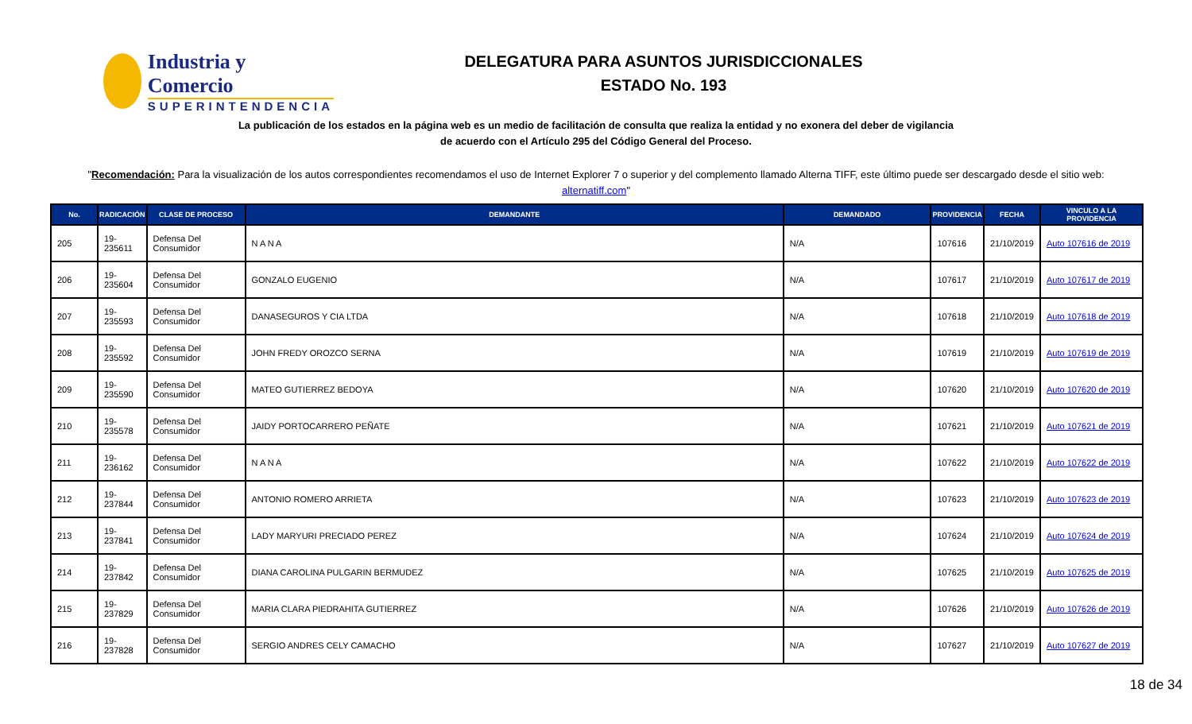Industria y Comercio
SUPERINTENDENCIA
DELEGATURA PARA ASUNTOS JURISDICCIONALES
ESTADO No. 193
La publicación de los estados en la página web es un medio de facilitación de consulta que realiza la entidad y no exonera del deber de vigilancia
de acuerdo con el Artículo 295 del Código General del Proceso.
"Recomendación: Para la visualización de los autos correspondientes recomendamos el uso de Internet Explorer 7 o superior y del complemento llamado Alterna TIFF, este último puede ser descargado desde el sitio web: alternatiff.com"
| No. | RADICACIÓN | CLASE DE PROCESO | DEMANDANTE | DEMANDADO | PROVIDENCIA | FECHA | VINCULO A LA PROVIDENCIA |
| --- | --- | --- | --- | --- | --- | --- | --- |
| 205 | 19-235611 | Defensa Del Consumidor | N A N A | N/A | 107616 | 21/10/2019 | Auto 107616 de 2019 |
| 206 | 19-235604 | Defensa Del Consumidor | GONZALO EUGENIO | N/A | 107617 | 21/10/2019 | Auto 107617 de 2019 |
| 207 | 19-235593 | Defensa Del Consumidor | DANASEGUROS Y CIA LTDA | N/A | 107618 | 21/10/2019 | Auto 107618 de 2019 |
| 208 | 19-235592 | Defensa Del Consumidor | JOHN FREDY OROZCO SERNA | N/A | 107619 | 21/10/2019 | Auto 107619 de 2019 |
| 209 | 19-235590 | Defensa Del Consumidor | MATEO GUTIERREZ BEDOYA | N/A | 107620 | 21/10/2019 | Auto 107620 de 2019 |
| 210 | 19-235578 | Defensa Del Consumidor | JAIDY PORTOCARRERO PEÑATE | N/A | 107621 | 21/10/2019 | Auto 107621 de 2019 |
| 211 | 19-236162 | Defensa Del Consumidor | N A N A | N/A | 107622 | 21/10/2019 | Auto 107622 de 2019 |
| 212 | 19-237844 | Defensa Del Consumidor | ANTONIO ROMERO ARRIETA | N/A | 107623 | 21/10/2019 | Auto 107623 de 2019 |
| 213 | 19-237841 | Defensa Del Consumidor | LADY MARYURI PRECIADO PEREZ | N/A | 107624 | 21/10/2019 | Auto 107624 de 2019 |
| 214 | 19-237842 | Defensa Del Consumidor | DIANA CAROLINA PULGARIN BERMUDEZ | N/A | 107625 | 21/10/2019 | Auto 107625 de 2019 |
| 215 | 19-237829 | Defensa Del Consumidor | MARIA CLARA PIEDRAHITA GUTIERREZ | N/A | 107626 | 21/10/2019 | Auto 107626 de 2019 |
| 216 | 19-237828 | Defensa Del Consumidor | SERGIO ANDRES CELY CAMACHO | N/A | 107627 | 21/10/2019 | Auto 107627 de 2019 |
18 de 34